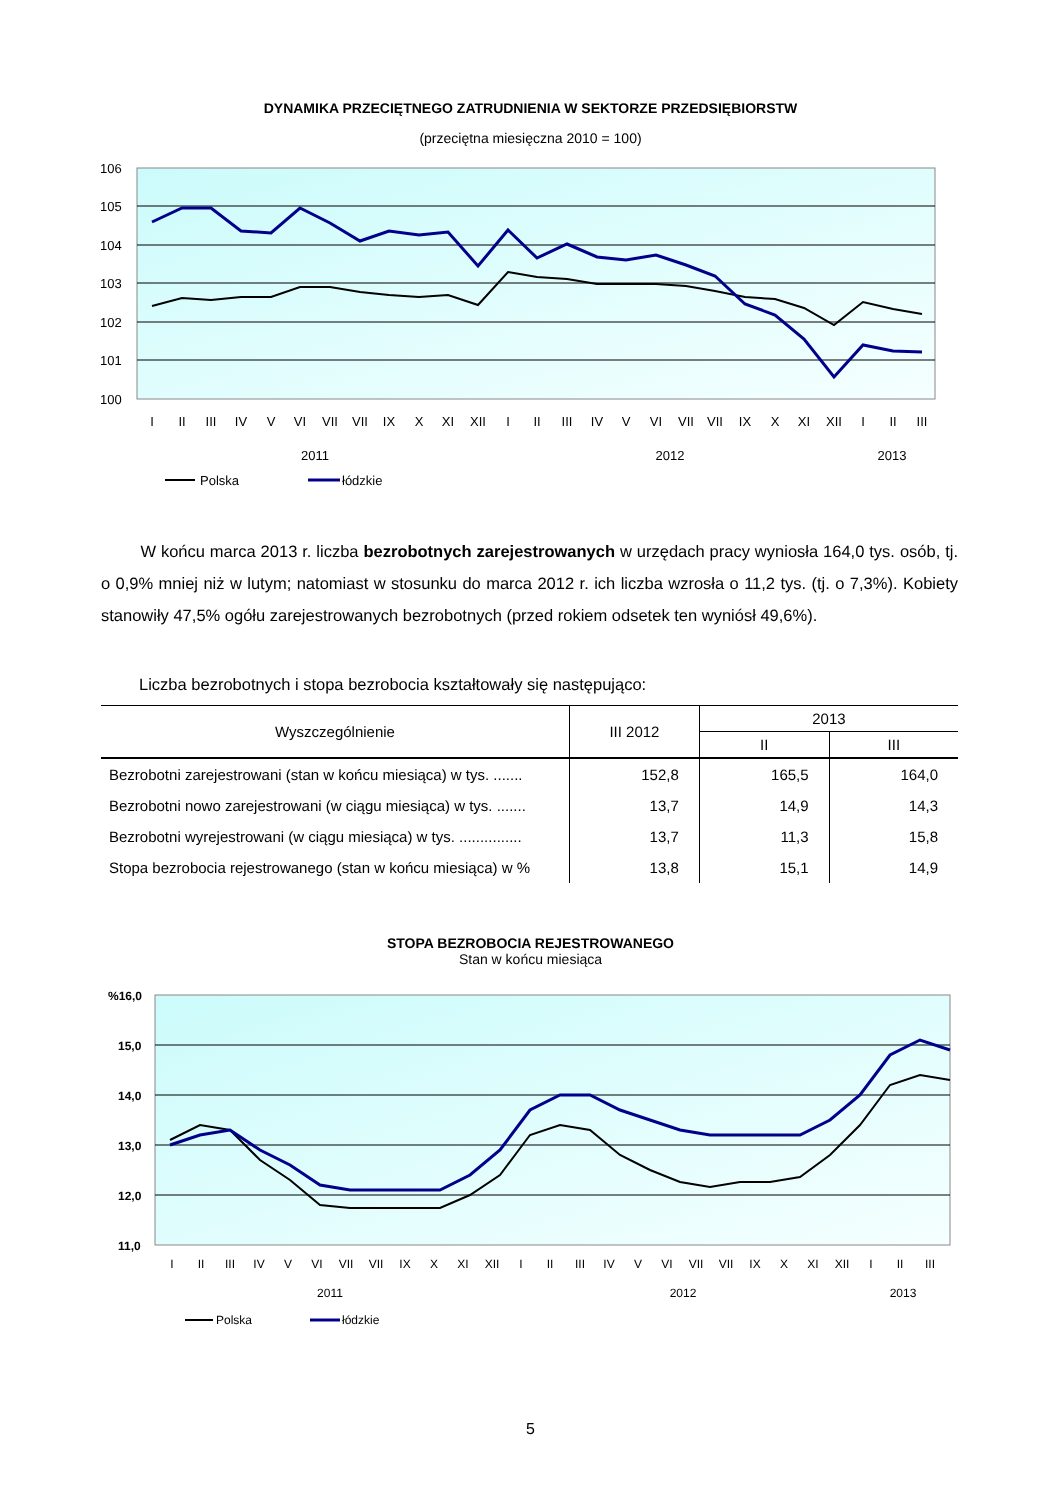DYNAMIKA PRZECIĘTNEGO ZATRUDNIENIA W SEKTORZE PRZEDSIĘBIORSTW
(przeciętna miesięczna 2010 = 100)
106
105
104
103
102
101
100
I
II
III
IV
V
VI
VII
VII
IX
X
XI
XII
I
II
III
IV
V
VI
VII
VII
IX
X
XI
XII
I
II
III
2011
2012
2013
Polska
łódzkie
W końcu marca 2013 r. liczba bezrobotnych zarejestrowanych w urzędach pracy wyniosła 164,0 tys. osób, tj. o 0,9% mniej niż w lutym; natomiast w stosunku do marca 2012 r. ich liczba wzrosła o 11,2 tys. (tj. o 7,3%). Kobiety stanowiły 47,5% ogółu zarejestrowanych bezrobotnych (przed rokiem odsetek ten wyniósł 49,6%).
Liczba bezrobotnych i stopa bezrobocia kształtowały się następująco:
| Wyszczególnienie | III 2012 | 2013 | |
| --- | --- | --- | --- |
| | | II | III |
| Bezrobotni zarejestrowani (stan w końcu miesiąca) w tys. ....... | 152,8 | 165,5 | 164,0 |
| Bezrobotni nowo zarejestrowani (w ciągu miesiąca) w tys. ....... | 13,7 | 14,9 | 14,3 |
| Bezrobotni wyrejestrowani (w ciągu miesiąca) w tys. ............... | 13,7 | 11,3 | 15,8 |
| Stopa bezrobocia rejestrowanego (stan w końcu miesiąca) w % | 13,8 | 15,1 | 14,9 |
STOPA BEZROBOCIA REJESTROWANEGO
Stan w końcu miesiąca
%16,0
15,0
14,0
13,0
12,0
11,0
I
II
III
IV
V
VI
VII
VII
IX
X
XI
XII
I
II
III
IV
V
VI
VII
VII
IX
X
XI
XII
I
II
III
2011
2012
2013
Polska
łódzkie
5